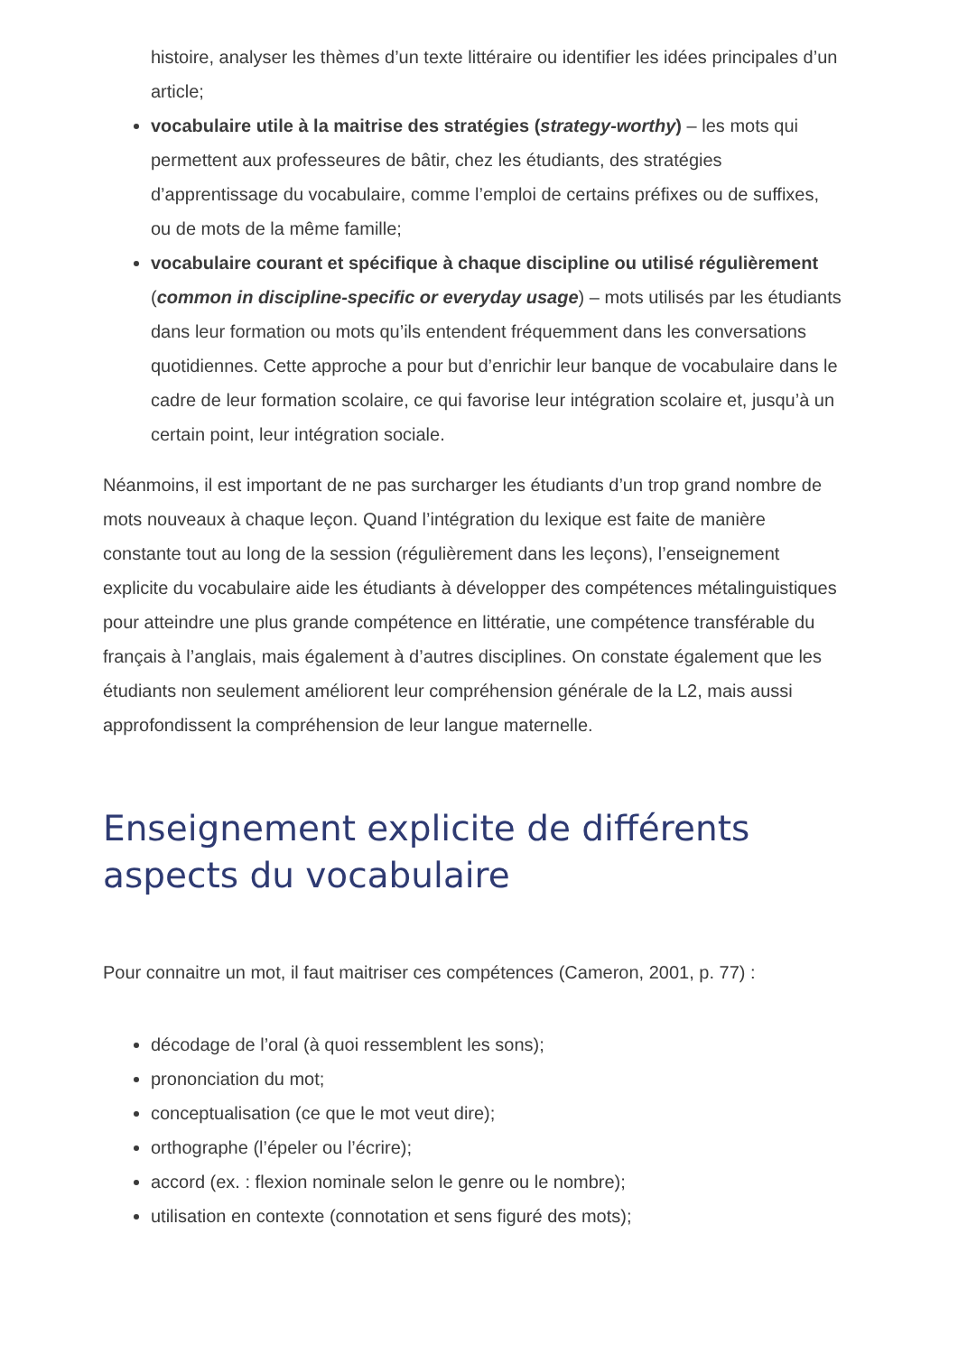histoire, analyser les thèmes d’un texte littéraire ou identifier les idées principales d’un article;
vocabulaire utile à la maitrise des stratégies (strategy-worthy) – les mots qui permettent aux professeures de bâtir, chez les étudiants, des stratégies d’apprentissage du vocabulaire, comme l’emploi de certains préfixes ou de suffixes, ou de mots de la même famille;
vocabulaire courant et spécifique à chaque discipline ou utilisé régulièrement (common in discipline-specific or everyday usage) – mots utilisés par les étudiants dans leur formation ou mots qu’ils entendent fréquemment dans les conversations quotidiennes. Cette approche a pour but d’enrichir leur banque de vocabulaire dans le cadre de leur formation scolaire, ce qui favorise leur intégration scolaire et, jusqu’à un certain point, leur intégration sociale.
Néanmoins, il est important de ne pas surcharger les étudiants d’un trop grand nombre de mots nouveaux à chaque leçon. Quand l’intégration du lexique est faite de manière constante tout au long de la session (régulièrement dans les leçons), l’enseignement explicite du vocabulaire aide les étudiants à développer des compétences métalinguistiques pour atteindre une plus grande compétence en littératie, une compétence transférable du français à l’anglais, mais également à d’autres disciplines. On constate également que les étudiants non seulement améliorent leur compréhension générale de la L2, mais aussi approfondissent la compréhension de leur langue maternelle.
Enseignement explicite de différents aspects du vocabulaire
Pour connaitre un mot, il faut maitriser ces compétences (Cameron, 2001, p. 77) :
décodage de l’oral (à quoi ressemblent les sons);
prononciation du mot;
conceptualisation (ce que le mot veut dire);
orthographe (l’épeler ou l’écrire);
accord (ex. : flexion nominale selon le genre ou le nombre);
utilisation en contexte (connotation et sens figuré des mots);